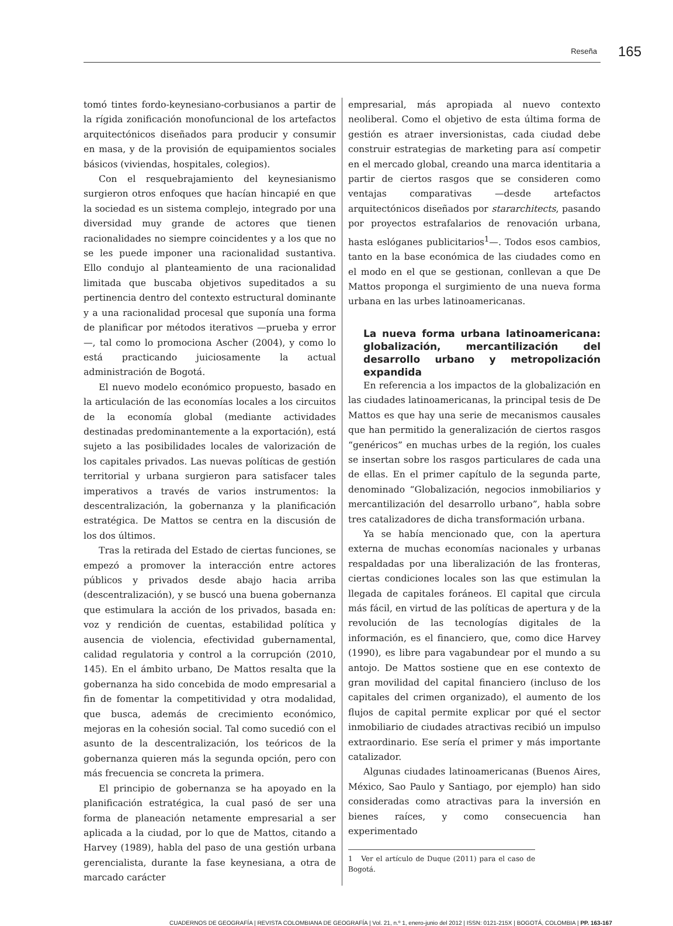Reseña 165
tomó tintes fordo-keynesiano-corbusianos a partir de la rígida zonificación monofuncional de los artefactos arquitectónicos diseñados para producir y consumir en masa, y de la provisión de equipamientos sociales básicos (viviendas, hospitales, colegios).
Con el resquebrajamiento del keynesianismo surgieron otros enfoques que hacían hincapié en que la sociedad es un sistema complejo, integrado por una diversidad muy grande de actores que tienen racionalidades no siempre coincidentes y a los que no se les puede imponer una racionalidad sustantiva. Ello condujo al planteamiento de una racionalidad limitada que buscaba objetivos supeditados a su pertinencia dentro del contexto estructural dominante y a una racionalidad procesal que suponía una forma de planificar por métodos iterativos —prueba y error—, tal como lo promociona Ascher (2004), y como lo está practicando juiciosamente la actual administración de Bogotá.
El nuevo modelo económico propuesto, basado en la articulación de las economías locales a los circuitos de la economía global (mediante actividades destinadas predominantemente a la exportación), está sujeto a las posibilidades locales de valorización de los capitales privados. Las nuevas políticas de gestión territorial y urbana surgieron para satisfacer tales imperativos a través de varios instrumentos: la descentralización, la gobernanza y la planificación estratégica. De Mattos se centra en la discusión de los dos últimos.
Tras la retirada del Estado de ciertas funciones, se empezó a promover la interacción entre actores públicos y privados desde abajo hacia arriba (descentralización), y se buscó una buena gobernanza que estimulara la acción de los privados, basada en: voz y rendición de cuentas, estabilidad política y ausencia de violencia, efectividad gubernamental, calidad regulatoria y control a la corrupción (2010, 145). En el ámbito urbano, De Mattos resalta que la gobernanza ha sido concebida de modo empresarial a fin de fomentar la competitividad y otra modalidad, que busca, además de crecimiento económico, mejoras en la cohesión social. Tal como sucedió con el asunto de la descentralización, los teóricos de la gobernanza quieren más la segunda opción, pero con más frecuencia se concreta la primera.
El principio de gobernanza se ha apoyado en la planificación estratégica, la cual pasó de ser una forma de planeación netamente empresarial a ser aplicada a la ciudad, por lo que de Mattos, citando a Harvey (1989), habla del paso de una gestión urbana gerencialista, durante la fase keynesiana, a otra de marcado carácter
empresarial, más apropiada al nuevo contexto neoliberal. Como el objetivo de esta última forma de gestión es atraer inversionistas, cada ciudad debe construir estrategias de marketing para así competir en el mercado global, creando una marca identitaria a partir de ciertos rasgos que se consideren como ventajas comparativas —desde artefactos arquitectónicos diseñados por stararchitects, pasando por proyectos estrafalarios de renovación urbana, hasta eslóganes publicitarios<sup>1</sup>—. Todos esos cambios, tanto en la base económica de las ciudades como en el modo en el que se gestionan, conllevan a que De Mattos proponga el surgimiento de una nueva forma urbana en las urbes latinoamericanas.
La nueva forma urbana latinoamericana: globalización, mercantilización del desarrollo urbano y metropolización expandida
En referencia a los impactos de la globalización en las ciudades latinoamericanas, la principal tesis de De Mattos es que hay una serie de mecanismos causales que han permitido la generalización de ciertos rasgos “genéricos” en muchas urbes de la región, los cuales se insertan sobre los rasgos particulares de cada una de ellas. En el primer capítulo de la segunda parte, denominado “Globalización, negocios inmobiliarios y mercantilización del desarrollo urbano”, habla sobre tres catalizadores de dicha transformación urbana.
Ya se había mencionado que, con la apertura externa de muchas economías nacionales y urbanas respaldadas por una liberalización de las fronteras, ciertas condiciones locales son las que estimulan la llegada de capitales foráneos. El capital que circula más fácil, en virtud de las políticas de apertura y de la revolución de las tecnologías digitales de la información, es el financiero, que, como dice Harvey (1990), es libre para vagabundear por el mundo a su antojo. De Mattos sostiene que en ese contexto de gran movilidad del capital financiero (incluso de los capitales del crimen organizado), el aumento de los flujos de capital permite explicar por qué el sector inmobiliario de ciudades atractivas recibió un impulso extraordinario. Ese sería el primer y más importante catalizador.
Algunas ciudades latinoamericanas (Buenos Aires, México, Sao Paulo y Santiago, por ejemplo) han sido consideradas como atractivas para la inversión en bienes raíces, y como consecuencia han experimentado
1 Ver el artículo de Duque (2011) para el caso de Bogotá.
CUADERNOS DE GEOGRAFÍA | REVISTA COLOMBIANA DE GEOGRAFÍA | Vol. 21, n.º 1, enero-junio del 2012 | ISSN: 0121-215X | BOGOTÁ, COLOMBIA | PP. 163-167